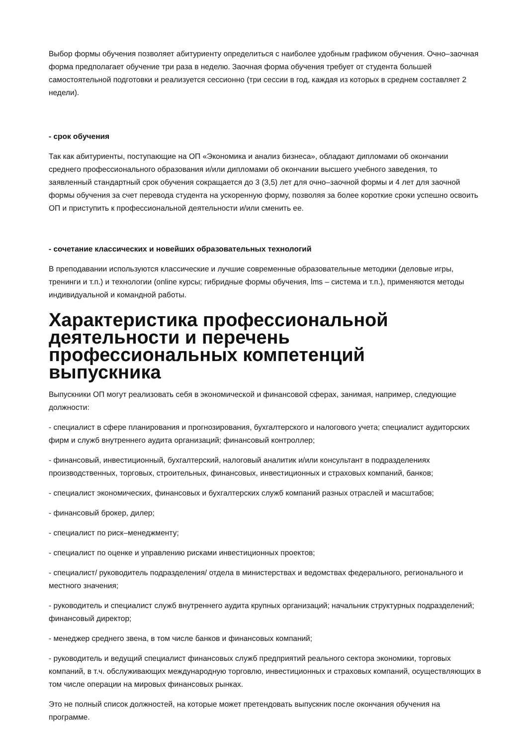Выбор формы обучения позволяет абитуриенту определиться с наиболее удобным графиком обучения. Очно–заочная форма предполагает обучение три раза в неделю. Заочная форма обучения требует от студента большей самостоятельной подготовки и реализуется сессионно (три сессии в год, каждая из которых в среднем составляет 2 недели).
- срок обучения
Так как абитуриенты, поступающие на ОП «Экономика и анализ бизнеса», обладают дипломами об окончании среднего профессионального образования и/или дипломами об окончании высшего учебного заведения, то заявленный стандартный срок обучения сокращается до 3 (3,5) лет для очно–заочной формы и 4 лет для заочной формы обучения за счет перевода студента на ускоренную форму, позволяя за более короткие сроки успешно освоить ОП и приступить к профессиональной деятельности и/или сменить ее.
- сочетание классических и новейших образовательных технологий
В преподавании используются классические и лучшие современные образовательные методики (деловые игры, тренинги и т.п.) и технологии (online курсы; гибридные формы обучения, lms – система и т.п.), применяются методы индивидуальной и командной работы.
Характеристика профессиональной деятельности и перечень профессиональных компетенций выпускника
Выпускники ОП могут реализовать себя в экономической и финансовой сферах, занимая, например, следующие должности:
- специалист в сфере планирования и прогнозирования, бухгалтерского и налогового учета; специалист аудиторских фирм и служб внутреннего аудита организаций; финансовый контроллер;
- финансовый, инвестиционный, бухгалтерский, налоговый аналитик и/или консультант в подразделениях производственных, торговых, строительных, финансовых, инвестиционных и страховых компаний, банков;
- специалист экономических, финансовых и бухгалтерских служб компаний разных отраслей и масштабов;
- финансовый брокер, дилер;
- специалист по риск–менеджменту;
- специалист по оценке и управлению рисками инвестиционных проектов;
- специалист/ руководитель подразделения/ отдела в министерствах и ведомствах федерального, регионального и местного значения;
- руководитель и специалист служб внутреннего аудита крупных организаций; начальник структурных подразделений; финансовый директор;
- менеджер среднего звена, в том числе банков и финансовых компаний;
- руководитель и ведущий специалист финансовых служб предприятий реального сектора экономики, торговых компаний, в т.ч. обслуживающих международную торговлю, инвестиционных и страховых компаний, осуществляющих в том числе операции на мировых финансовых рынках.
Это не полный список должностей, на которые может претендовать выпускник после окончания обучения на программе.